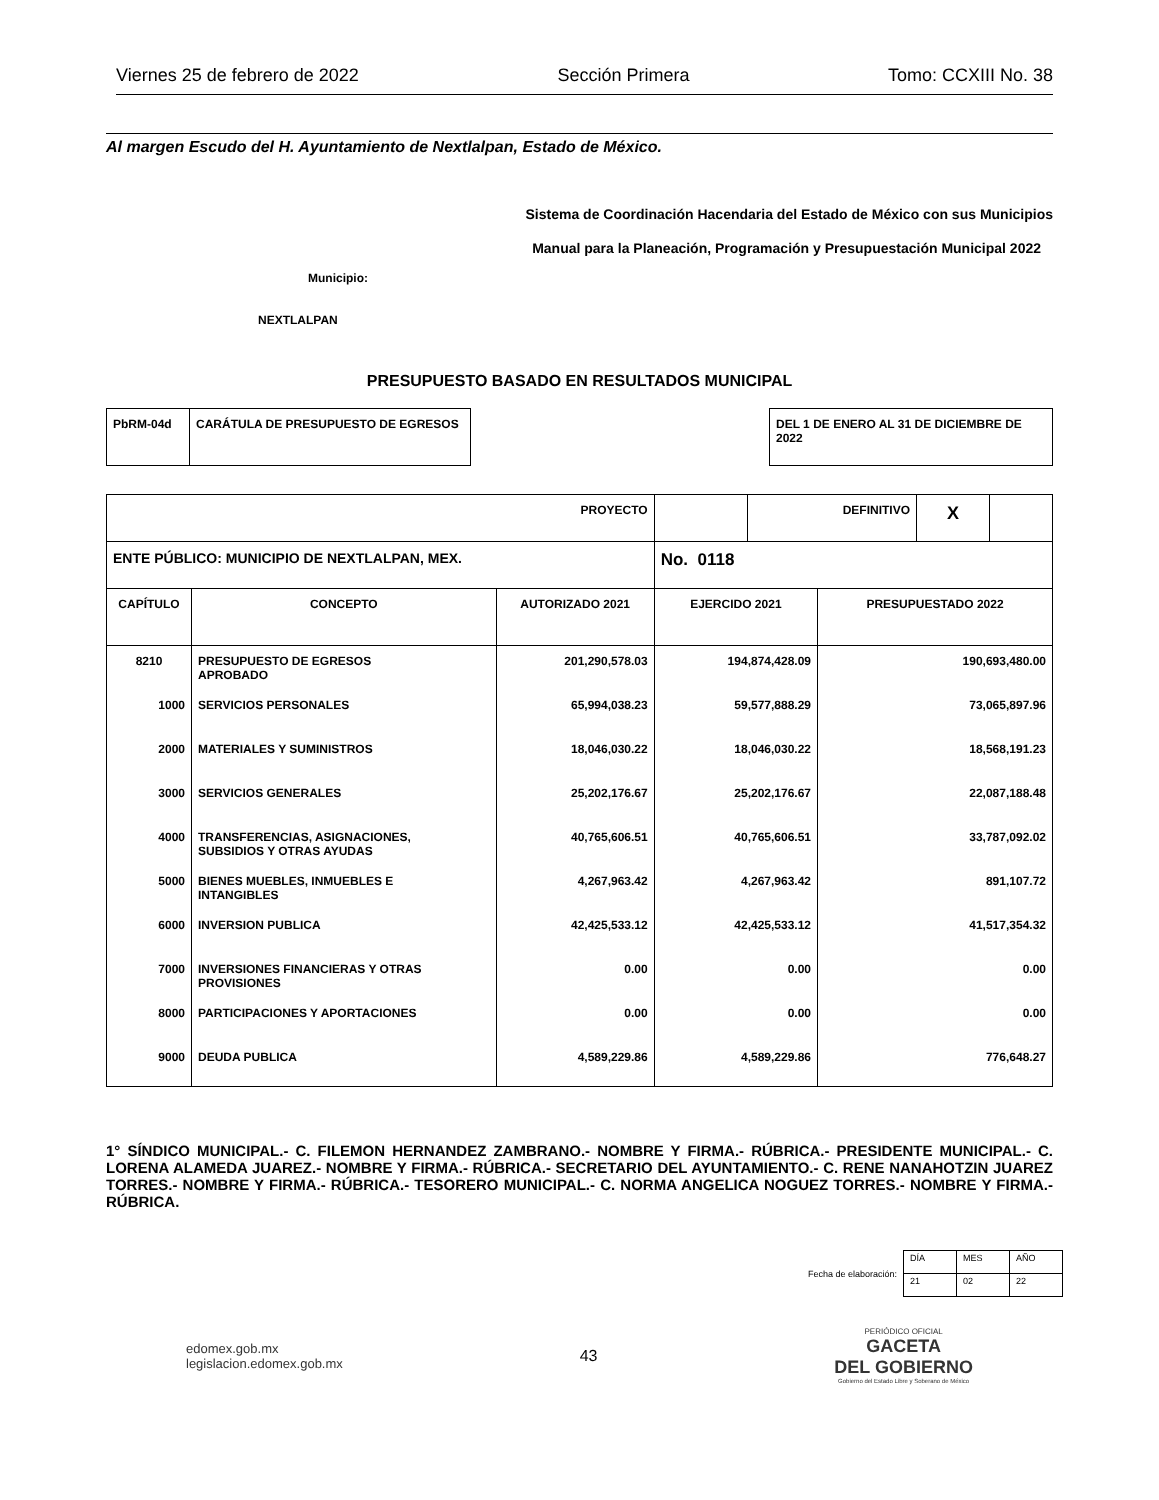Viernes 25 de febrero de 2022 Sección Primera Tomo: CCXIII No. 38
Al margen Escudo del H. Ayuntamiento de Nextlalpan, Estado de México.
Sistema de Coordinación Hacendaria del Estado de México con sus Municipios
Manual para la Planeación, Programación y Presupuestación Municipal 2022
Municipio:
NEXTLALPAN
PRESUPUESTO BASADO EN RESULTADOS MUNICIPAL
| PbRM-04d | CARÁTULA DE PRESUPUESTO DE EGRESOS |
| DEL 1 DE ENERO AL 31 DE DICIEMBRE DE 2022 |
| PROYECTO | | | / / DEFINITIVO / X / / | |
| ENTE PÚBLICO: MUNICIPIO DE NEXTLALPAN, MEX. | | | No. 0118 | |
| CAPÍTULO | CONCEPTO | AUTORIZADO 2021 | EJERCIDO 2021 | PRESUPUESTADO 2022 |
| 8210 | PRESUPUESTO DE EGRESOS APROBADO | 201,290,578.03 | 194,874,428.09 | 190,693,480.00 |
| 1000 | SERVICIOS PERSONALES | 65,994,038.23 | 59,577,888.29 | 73,065,897.96 |
| 2000 | MATERIALES Y SUMINISTROS | 18,046,030.22 | 18,046,030.22 | 18,568,191.23 |
| 3000 | SERVICIOS GENERALES | 25,202,176.67 | 25,202,176.67 | 22,087,188.48 |
| 4000 | TRANSFERENCIAS, ASIGNACIONES, SUBSIDIOS Y OTRAS AYUDAS | 40,765,606.51 | 40,765,606.51 | 33,787,092.02 |
| 5000 | BIENES MUEBLES, INMUEBLES E INTANGIBLES | 4,267,963.42 | 4,267,963.42 | 891,107.72 |
| 6000 | INVERSION PUBLICA | 42,425,533.12 | 42,425,533.12 | 41,517,354.32 |
| 7000 | INVERSIONES FINANCIERAS Y OTRAS PROVISIONES | 0.00 | 0.00 | 0.00 |
| 8000 | PARTICIPACIONES Y APORTACIONES | 0.00 | 0.00 | 0.00 |
| 9000 | DEUDA PUBLICA | 4,589,229.86 | 4,589,229.86 | 776,648.27 |
1° SÍNDICO MUNICIPAL.- C. FILEMON HERNANDEZ ZAMBRANO.- NOMBRE Y FIRMA.- RÚBRICA.- PRESIDENTE MUNICIPAL.- C. LORENA ALAMEDA JUAREZ.- NOMBRE Y FIRMA.- RÚBRICA.- SECRETARIO DEL AYUNTAMIENTO.- C. RENE NANAHOTZIN JUAREZ TORRES.- NOMBRE Y FIRMA.- RÚBRICA.- TESORERO MUNICIPAL.- C. NORMA ANGELICA NOGUEZ TORRES.- NOMBRE Y FIRMA.- RÚBRICA.
Fecha de elaboración:
| DÍA | MES | AÑO |
| 21 | 02 | 22 |
edomex.gob.mx
legislacion.edomex.gob.mx
43
PERIÓDICO OFICIAL
GACETA
DEL GOBIERNO
Gobierno del Estado Libre y Soberano de México